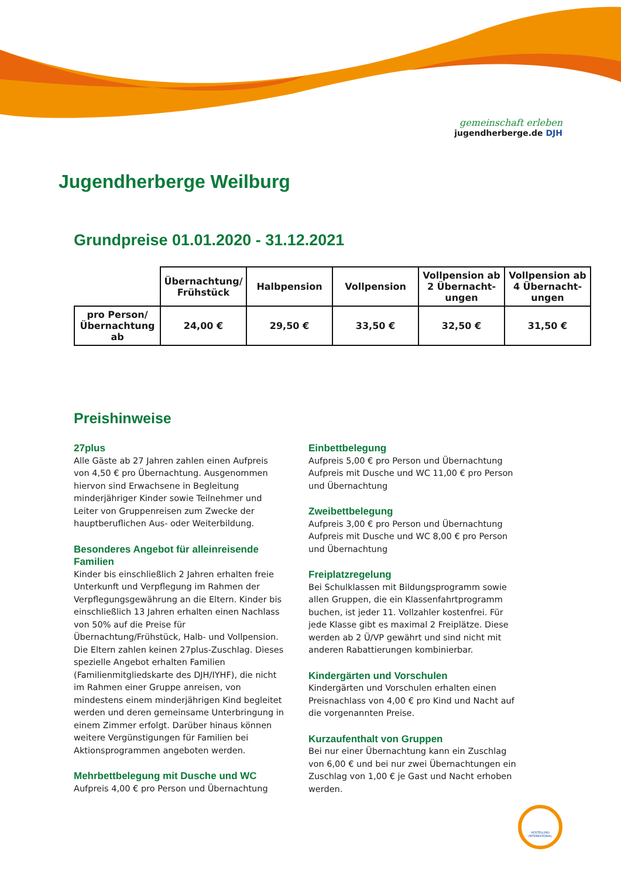gemeinschaft erleben
jugendherberge.de DJH
Jugendherberge Weilburg
Grundpreise 01.01.2020 - 31.12.2021
| | Übernachtung/ Frühstück | Halbpension | Vollpension | Vollpension ab 2 Übernacht-ungen | Vollpension ab 4 Übernacht-ungen |
| --- | --- | --- | --- | --- | --- |
| pro Person/ Übernachtung ab | 24,00 € | 29,50 € | 33,50 € | 32,50 € | 31,50 € |
Preishinweise
27plus
Alle Gäste ab 27 Jahren zahlen einen Aufpreis von 4,50 € pro Übernachtung. Ausgenommen hiervon sind Erwachsene in Begleitung minderjähriger Kinder sowie Teilnehmer und Leiter von Gruppenreisen zum Zwecke der hauptberuflichen Aus- oder Weiterbildung.
Besonderes Angebot für alleinreisende Familien
Kinder bis einschließlich 2 Jahren erhalten freie Unterkunft und Verpflegung im Rahmen der Verpflegungsgewährung an die Eltern. Kinder bis einschließlich 13 Jahren erhalten einen Nachlass von 50% auf die Preise für Übernachtung/Frühstück, Halb- und Vollpension. Die Eltern zahlen keinen 27plus-Zuschlag. Dieses spezielle Angebot erhalten Familien (Familienmitgliedskarte des DJH/IYHF), die nicht im Rahmen einer Gruppe anreisen, von mindestens einem minderjährigen Kind begleitet werden und deren gemeinsame Unterbringung in einem Zimmer erfolgt. Darüber hinaus können weitere Vergünstigungen für Familien bei Aktionsprogrammen angeboten werden.
Mehrbettbelegung mit Dusche und WC
Aufpreis 4,00 € pro Person und Übernachtung
Einbettbelegung
Aufpreis 5,00 € pro Person und Übernachtung
Aufpreis mit Dusche und WC 11,00 € pro Person und Übernachtung
Zweibettbelegung
Aufpreis 3,00 € pro Person und Übernachtung
Aufpreis mit Dusche und WC 8,00 € pro Person und Übernachtung
Freiplatzregelung
Bei Schulklassen mit Bildungsprogramm sowie allen Gruppen, die ein Klassenfahrtprogramm buchen, ist jeder 11. Vollzahler kostenfrei. Für jede Klasse gibt es maximal 2 Freiplätze. Diese werden ab 2 Ü/VP gewährt und sind nicht mit anderen Rabattierungen kombinierbar.
Kindergärten und Vorschulen
Kindergärten und Vorschulen erhalten einen Preisnachlass von 4,00 € pro Kind und Nacht auf die vorgenannten Preise.
Kurzaufenthalt von Gruppen
Bei nur einer Übernachtung kann ein Zuschlag von 6,00 € und bei nur zwei Übernachtungen ein Zuschlag von 1,00 € je Gast und Nacht erhoben werden.
HOSTELLING INTERNATIONAL